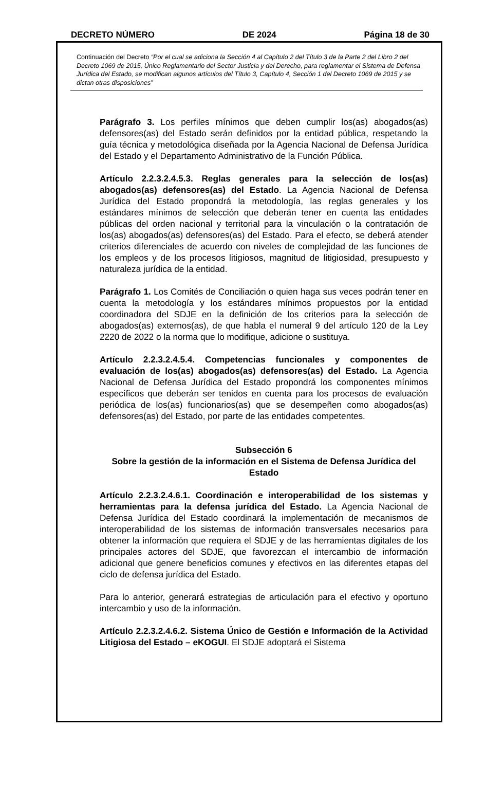DECRETO NÚMERO DE 2024 Página 18 de 30
Continuación del Decreto “Por el cual se adiciona la Sección 4 al Capítulo 2 del Título 3 de la Parte 2 del Libro 2 del Decreto 1069 de 2015, Único Reglamentario del Sector Justicia y del Derecho, para reglamentar el Sistema de Defensa Jurídica del Estado, se modifican algunos artículos del Título 3, Capítulo 4, Sección 1 del Decreto 1069 de 2015 y se dictan otras disposiciones”
Parágrafo 3. Los perfiles mínimos que deben cumplir los(as) abogados(as) defensores(as) del Estado serán definidos por la entidad pública, respetando la guía técnica y metodológica diseñada por la Agencia Nacional de Defensa Jurídica del Estado y el Departamento Administrativo de la Función Pública.
Artículo 2.2.3.2.4.5.3. Reglas generales para la selección de los(as) abogados(as) defensores(as) del Estado. La Agencia Nacional de Defensa Jurídica del Estado propondrá la metodología, las reglas generales y los estándares mínimos de selección que deberán tener en cuenta las entidades públicas del orden nacional y territorial para la vinculación o la contratación de los(as) abogados(as) defensores(as) del Estado. Para el efecto, se deberá atender criterios diferenciales de acuerdo con niveles de complejidad de las funciones de los empleos y de los procesos litigiosos, magnitud de litigiosidad, presupuesto y naturaleza jurídica de la entidad.
Parágrafo 1. Los Comités de Conciliación o quien haga sus veces podrán tener en cuenta la metodología y los estándares mínimos propuestos por la entidad coordinadora del SDJE en la definición de los criterios para la selección de abogados(as) externos(as), de que habla el numeral 9 del artículo 120 de la Ley 2220 de 2022 o la norma que lo modifique, adicione o sustituya.
Artículo 2.2.3.2.4.5.4. Competencias funcionales y componentes de evaluación de los(as) abogados(as) defensores(as) del Estado. La Agencia Nacional de Defensa Jurídica del Estado propondrá los componentes mínimos específicos que deberán ser tenidos en cuenta para los procesos de evaluación periódica de los(as) funcionarios(as) que se desempeñen como abogados(as) defensores(as) del Estado, por parte de las entidades competentes.
Subsección 6
Sobre la gestión de la información en el Sistema de Defensa Jurídica del Estado
Artículo 2.2.3.2.4.6.1. Coordinación e interoperabilidad de los sistemas y herramientas para la defensa jurídica del Estado. La Agencia Nacional de Defensa Jurídica del Estado coordinará la implementación de mecanismos de interoperabilidad de los sistemas de información transversales necesarios para obtener la información que requiera el SDJE y de las herramientas digitales de los principales actores del SDJE, que favorezcan el intercambio de información adicional que genere beneficios comunes y efectivos en las diferentes etapas del ciclo de defensa jurídica del Estado.
Para lo anterior, generará estrategias de articulación para el efectivo y oportuno intercambio y uso de la información.
Artículo 2.2.3.2.4.6.2. Sistema Único de Gestión e Información de la Actividad Litigiosa del Estado – eKOGUI. El SDJE adoptará el Sistema